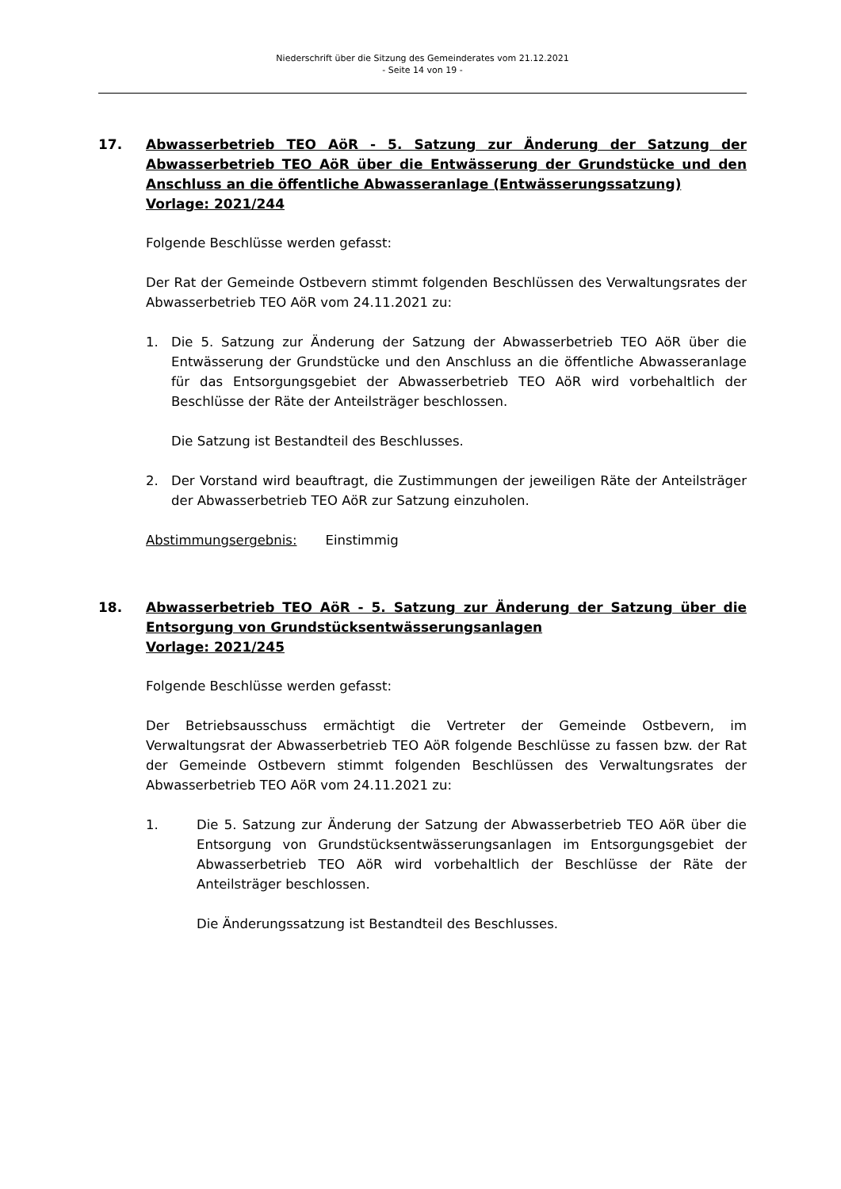Niederschrift über die Sitzung des Gemeinderates vom 21.12.2021
- Seite 14 von 19 -
17. Abwasserbetrieb TEO AöR - 5. Satzung zur Änderung der Satzung der Abwasserbetrieb TEO AöR über die Entwässerung der Grundstücke und den Anschluss an die öffentliche Abwasseranlage (Entwässerungssatzung)
Vorlage: 2021/244
Folgende Beschlüsse werden gefasst:
Der Rat der Gemeinde Ostbevern stimmt folgenden Beschlüssen des Verwaltungsrates der Abwasserbetrieb TEO AöR vom 24.11.2021 zu:
1. Die 5. Satzung zur Änderung der Satzung der Abwasserbetrieb TEO AöR über die Entwässerung der Grundstücke und den Anschluss an die öffentliche Abwasseranlage für das Entsorgungsgebiet der Abwasserbetrieb TEO AöR wird vorbehaltlich der Beschlüsse der Räte der Anteilsträger beschlossen.
Die Satzung ist Bestandteil des Beschlusses.
2. Der Vorstand wird beauftragt, die Zustimmungen der jeweiligen Räte der Anteilsträger der Abwasserbetrieb TEO AöR zur Satzung einzuholen.
Abstimmungsergebnis: Einstimmig
18. Abwasserbetrieb TEO AöR - 5. Satzung zur Änderung der Satzung über die Entsorgung von Grundstücksentwässerungsanlagen
Vorlage: 2021/245
Folgende Beschlüsse werden gefasst:
Der Betriebsausschuss ermächtigt die Vertreter der Gemeinde Ostbevern, im Verwaltungsrat der Abwasserbetrieb TEO AöR folgende Beschlüsse zu fassen bzw. der Rat der Gemeinde Ostbevern stimmt folgenden Beschlüssen des Verwaltungsrates der Abwasserbetrieb TEO AöR vom 24.11.2021 zu:
1. Die 5. Satzung zur Änderung der Satzung der Abwasserbetrieb TEO AöR über die Entsorgung von Grundstücksentwässerungsanlagen im Entsorgungsgebiet der Abwasserbetrieb TEO AöR wird vorbehaltlich der Beschlüsse der Räte der Anteilsträger beschlossen.
Die Änderungssatzung ist Bestandteil des Beschlusses.